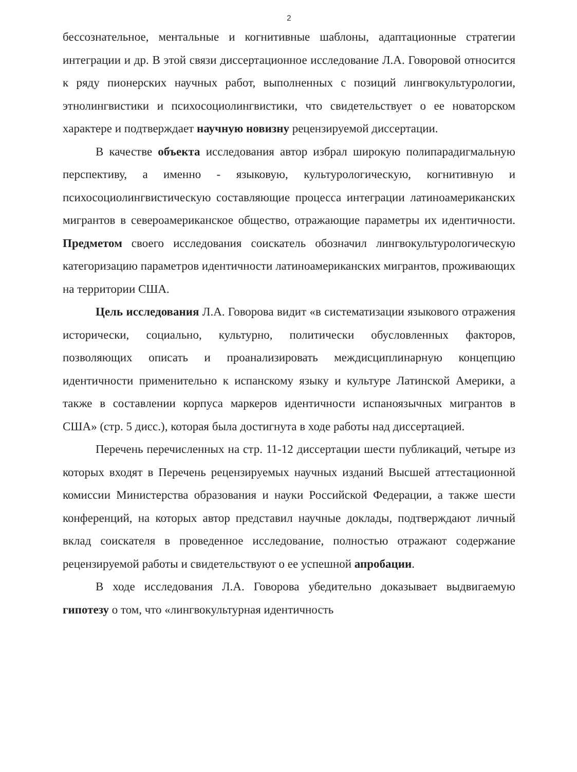2
бессознательное, ментальные и когнитивные шаблоны, адаптационные стратегии интеграции и др. В этой связи диссертационное исследование Л.А. Говоровой относится к ряду пионерских научных работ, выполненных с позиций лингвокультурологии, этнолингвистики и психосоциолингвистики, что свидетельствует о ее новаторском характере и подтверждает научную новизну рецензируемой диссертации.
В качестве объекта исследования автор избрал широкую полипарадигмальную перспективу, а именно - языковую, культурологическую, когнитивную и психосоциолингвистическую составляющие процесса интеграции латиноамериканских мигрантов в североамериканское общество, отражающие параметры их идентичности. Предметом своего исследования соискатель обозначил лингвокультурологическую категоризацию параметров идентичности латиноамериканских мигрантов, проживающих на территории США.
Цель исследования Л.А. Говорова видит «в систематизации языкового отражения исторически, социально, культурно, политически обусловленных факторов, позволяющих описать и проанализировать междисциплинарную концепцию идентичности применительно к испанскому языку и культуре Латинской Америки, а также в составлении корпуса маркеров идентичности испаноязычных мигрантов в США» (стр. 5 дисс.), которая была достигнута в ходе работы над диссертацией.
Перечень перечисленных на стр. 11-12 диссертации шести публикаций, четыре из которых входят в Перечень рецензируемых научных изданий Высшей аттестационной комиссии Министерства образования и науки Российской Федерации, а также шести конференций, на которых автор представил научные доклады, подтверждают личный вклад соискателя в проведенное исследование, полностью отражают содержание рецензируемой работы и свидетельствуют о ее успешной апробации.
В ходе исследования Л.А. Говорова убедительно доказывает выдвигаемую гипотезу о том, что «лингвокультурная идентичность